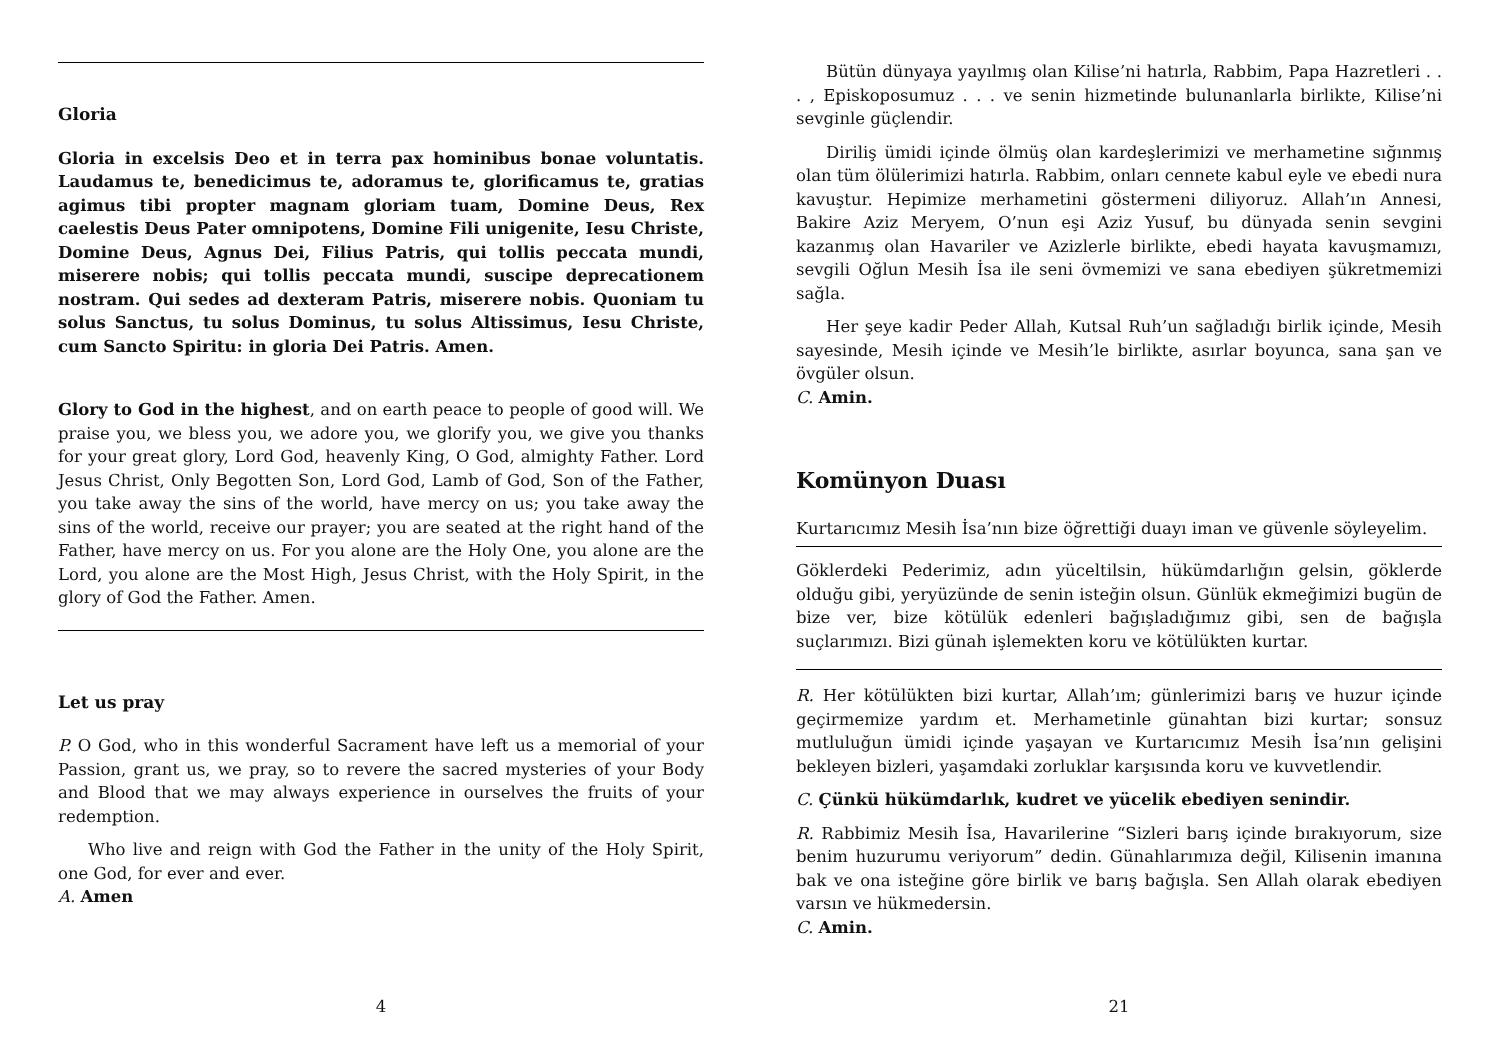Gloria
Gloria in excelsis Deo et in terra pax hominibus bonae voluntatis. Laudamus te, benedicimus te, adoramus te, glorificamus te, gratias agimus tibi propter magnam gloriam tuam, Domine Deus, Rex caelestis Deus Pater omnipotens, Domine Fili unigenite, Iesu Christe, Domine Deus, Agnus Dei, Filius Patris, qui tollis peccata mundi, miserere nobis; qui tollis peccata mundi, suscipe deprecationem nostram. Qui sedes ad dexteram Patris, miserere nobis. Quoniam tu solus Sanctus, tu solus Dominus, tu solus Altissimus, Iesu Christe, cum Sancto Spiritu: in gloria Dei Patris. Amen.
Glory to God in the highest, and on earth peace to people of good will. We praise you, we bless you, we adore you, we glorify you, we give you thanks for your great glory, Lord God, heavenly King, O God, almighty Father. Lord Jesus Christ, Only Begotten Son, Lord God, Lamb of God, Son of the Father, you take away the sins of the world, have mercy on us; you take away the sins of the world, receive our prayer; you are seated at the right hand of the Father, have mercy on us. For you alone are the Holy One, you alone are the Lord, you alone are the Most High, Jesus Christ, with the Holy Spirit, in the glory of God the Father. Amen.
Let us pray
P. O God, who in this wonderful Sacrament have left us a memorial of your Passion, grant us, we pray, so to revere the sacred mysteries of your Body and Blood that we may always experience in ourselves the fruits of your redemption.
Who live and reign with God the Father in the unity of the Holy Spirit, one God, for ever and ever.
A. Amen
4
Bütün dünyaya yayılmış olan Kilise’ni hatırla, Rabbim, Papa Hazretleri . . . , Episkoposumuz . . . ve senin hizmetinde bulunanlarla birlikte, Kilise’ni sevginle güçlendir.
Diriliş ümidi içinde ölmüş olan kardeşlerimizi ve merhametine sığınmış olan tüm ölülerimizi hatırla. Rabbim, onları cennete kabul eyle ve ebedi nura kavuştur. Hepimize merhametini göstermeni diliyoruz. Allah’ın Annesi, Bakire Aziz Meryem, O’nun eşi Aziz Yusuf, bu dünyada senin sevgini kazanmış olan Havariler ve Azizlerle birlikte, ebedi hayata kavuşmamızı, sevgili Oğlun Mesih İsa ile seni övmemizi ve sana ebediyen şükretmemizi sağla.
Her şeye kadir Peder Allah, Kutsal Ruh’un sağladığı birlik içinde, Mesih sayesinde, Mesih içinde ve Mesih’le birlikte, asırlar boyunca, sana şan ve övgüler olsun.
C. Amin.
Komünyon Duası
Kurtarıcımız Mesih İsa’nın bize öğrettiği duayı iman ve güvenle söyleyelim.
Göklerdeki Pederimiz, adın yüceltilsin, hükümdarlığın gelsin, göklerde olduğu gibi, yeryüzünde de senin isteğin olsun. Günlük ekmeğimizi bugün de bize ver, bize kötülük edenleri bağışladığımız gibi, sen de bağışla suçlarımızı. Bizi günah işlemekten koru ve kötülükten kurtar.
R. Her kötülükten bizi kurtar, Allah’ım; günlerimizi barış ve huzur içinde geçirmemize yardım et. Merhametinle günahtan bizi kurtar; sonsuz mutluluğun ümidi içinde yaşayan ve Kurtarıcımız Mesih İsa’nın gelişini bekleyen bizleri, yaşamdaki zorluklar karşısında koru ve kuvvetlendir.
C. Çünkü hükümdarlık, kudret ve yücelik ebediyen senindir.
R. Rabbimiz Mesih İsa, Havarilerine “Sizleri barış içinde bırakıyorum, size benim huzurumu veriyorum” dedin. Günahlarımıza değil, Kilisenin imanına bak ve ona isteğine göre birlik ve barış bağışla. Sen Allah olarak ebediyen varsın ve hükmedersin.
C. Amin.
21